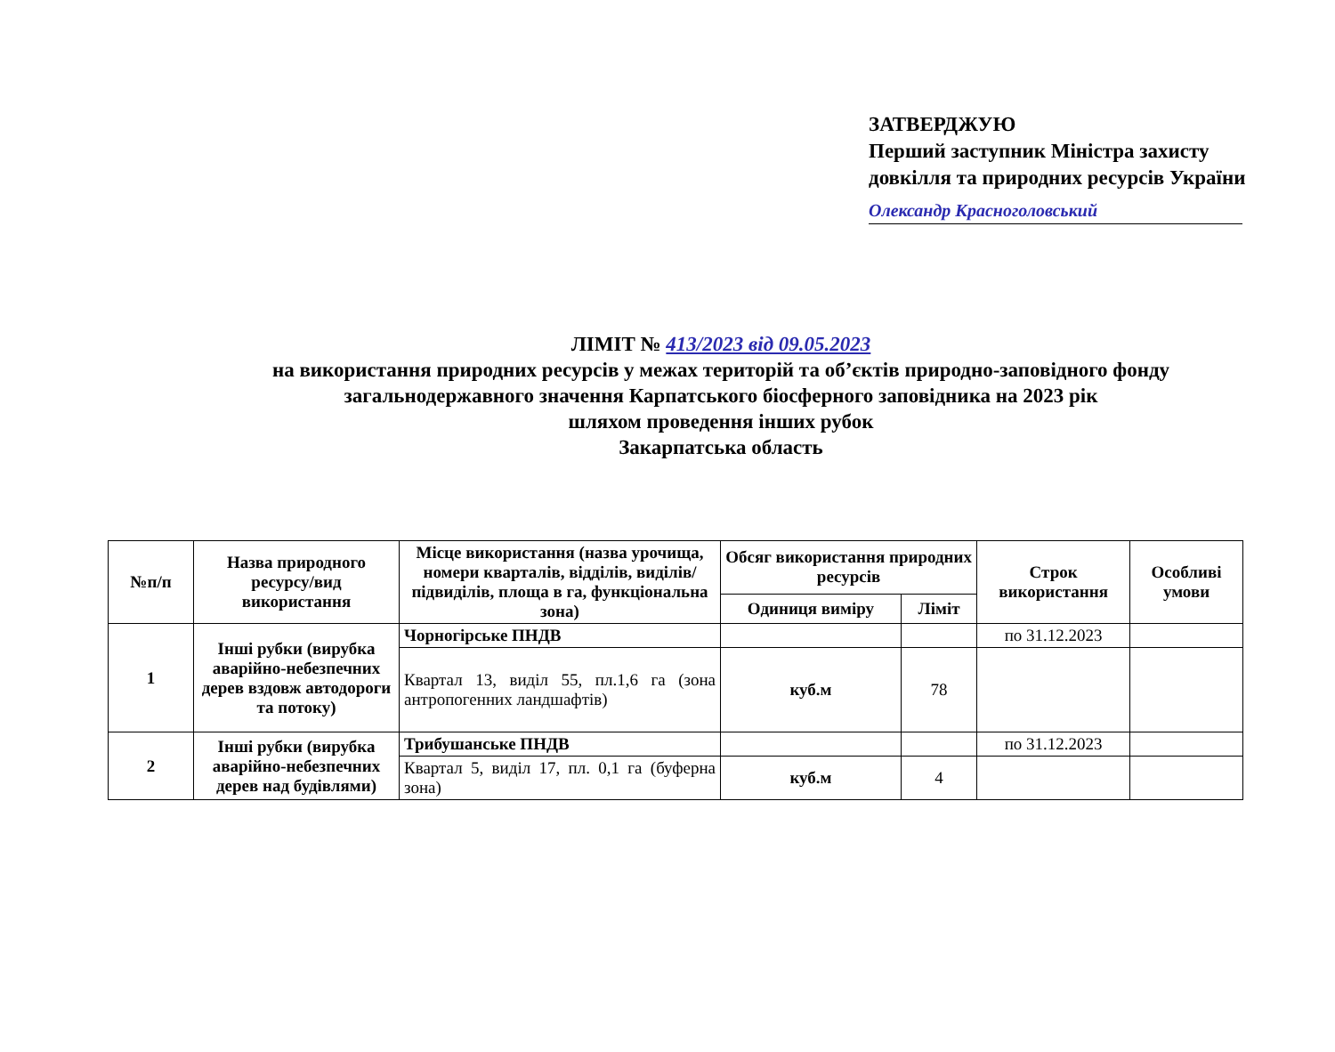ЗАТВЕРДЖУЮ
Перший заступник Міністра захисту
довкілля та природних ресурсів України
Олександр Красноголовський
ЛІМІТ № 413/2023 від 09.05.2023
на використання природних ресурсів у межах територій та об’єктів природно-заповідного фонду
загальнодержавного значення Карпатського біосферного заповідника на 2023 рік
шляхом проведення інших рубок
Закарпатська область
| №п/п | Назва природного ресурсу/вид використання | Місце використання (назва урочища, номери кварталів, відділів, виділів/підвиділів, площа в га, функціональна зона) | Обсяг використання природних ресурсів | | Строк використання | Особливі умови |
| --- | --- | --- | --- | --- | --- | --- |
| | | | Одиниця виміру | Ліміт | | |
| 1 | Інші рубки (вирубка аварійно-небезпечних дерев вздовж автодороги та потоку) | Чорногірське ПНДВ | | | по 31.12.2023 | |
| | | Квартал 13, виділ 55, пл.1,6 га (зона антропогенних ландшафтів) | куб.м | 78 | | |
| 2 | Інші рубки (вирубка аварійно-небезпечних дерев над будівлями) | Трибушанське ПНДВ | | | по 31.12.2023 | |
| | | Квартал 5, виділ 17, пл. 0,1 га (буферна зона) | куб.м | 4 | | |